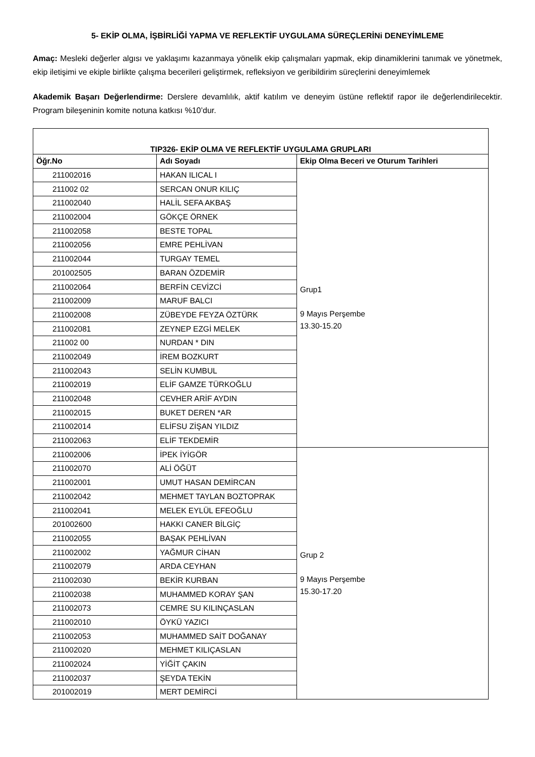5- EKİP OLMA, İŞBİRLİĞİ YAPMA VE REFLEKTİF UYGULAMA SÜREÇLERİNi DENEYİMLEME
Amaç: Mesleki değerler algısı ve yaklaşımı kazanmaya yönelik ekip çalışmaları yapmak, ekip dinamiklerini tanımak ve yönetmek, ekip iletişimi ve ekiple birlikte çalışma becerileri geliştirmek, refleksiyon ve geribildirim süreçlerini deneyimlemek
Akademik Başarı Değerlendirme: Derslere devamlılık, aktif katılım ve deneyim üstüne reflektif rapor ile değerlendirilecektir. Program bileşeninin komite notuna katkısı %10’dur.
| TIP326- EKİP OLMA VE REFLEKTİF UYGULAMA GRUPLARI | | |
| --- | --- | --- |
| Öğr.No | Adı Soyadı | Ekip Olma Beceri ve Oturum Tarihleri |
| 211002016 | HAKAN ILICAL I | Grup1 9 Mayıs Perşembe 13.30-15.20 |
| 211002 02 | SERCAN ONUR KILIÇ | |
| 211002040 | HALİL SEFA AKBAŞ | |
| 211002004 | GÖKÇE ÖRNEK | |
| 211002058 | BESTE TOPAL | |
| 211002056 | EMRE PEHLİVAN | |
| 211002044 | TURGAY TEMEL | |
| 201002505 | BARAN ÖZDEMİR | |
| 211002064 | BERFİN CEVİZCİ | |
| 211002009 | MARUF BALCI | |
| 211002008 | ZÜBEYDE FEYZA ÖZTÜRK | |
| 211002081 | ZEYNEP EZGİ MELEK | |
| 211002 00 | NURDAN * DIN | |
| 211002049 | İREM BOZKURT | |
| 211002043 | SELİN KUMBUL | |
| 211002019 | ELİF GAMZE TÜRKOĞLU | |
| 211002048 | CEVHER ARİF AYDIN | |
| 211002015 | BUKET DEREN *AR | |
| 211002014 | ELİFSU ZİŞAN YILDIZ | |
| 211002063 | ELİF TEKDEMİR | |
| 211002006 | İPEK İYİGÖR | Grup 2 9 Mayıs Perşembe 15.30-17.20 |
| 211002070 | ALİ ÖĞÜT | |
| 211002001 | UMUT HASAN DEMİRCAN | |
| 211002042 | MEHMET TAYLAN BOZTOPRAK | |
| 211002041 | MELEK EYLÜL EFEOĞLU | |
| 201002600 | HAKKI CANER BİLGİÇ | |
| 211002055 | BAŞAK PEHLİVAN | |
| 211002002 | YAĞMUR CİHAN | |
| 211002079 | ARDA CEYHAN | |
| 211002030 | BEKİR KURBAN | |
| 211002038 | MUHAMMED KORAY ŞAN | |
| 211002073 | CEMRE SU KILINÇASLAN | |
| 211002010 | ÖYKÜ YAZICI | |
| 211002053 | MUHAMMED SAİT DOĞANAY | |
| 211002020 | MEHMET KILIÇASLAN | |
| 211002024 | YİĞİT ÇAKIN | |
| 211002037 | ŞEYDA TEKİN | |
| 201002019 | MERT DEMİRCİ | |